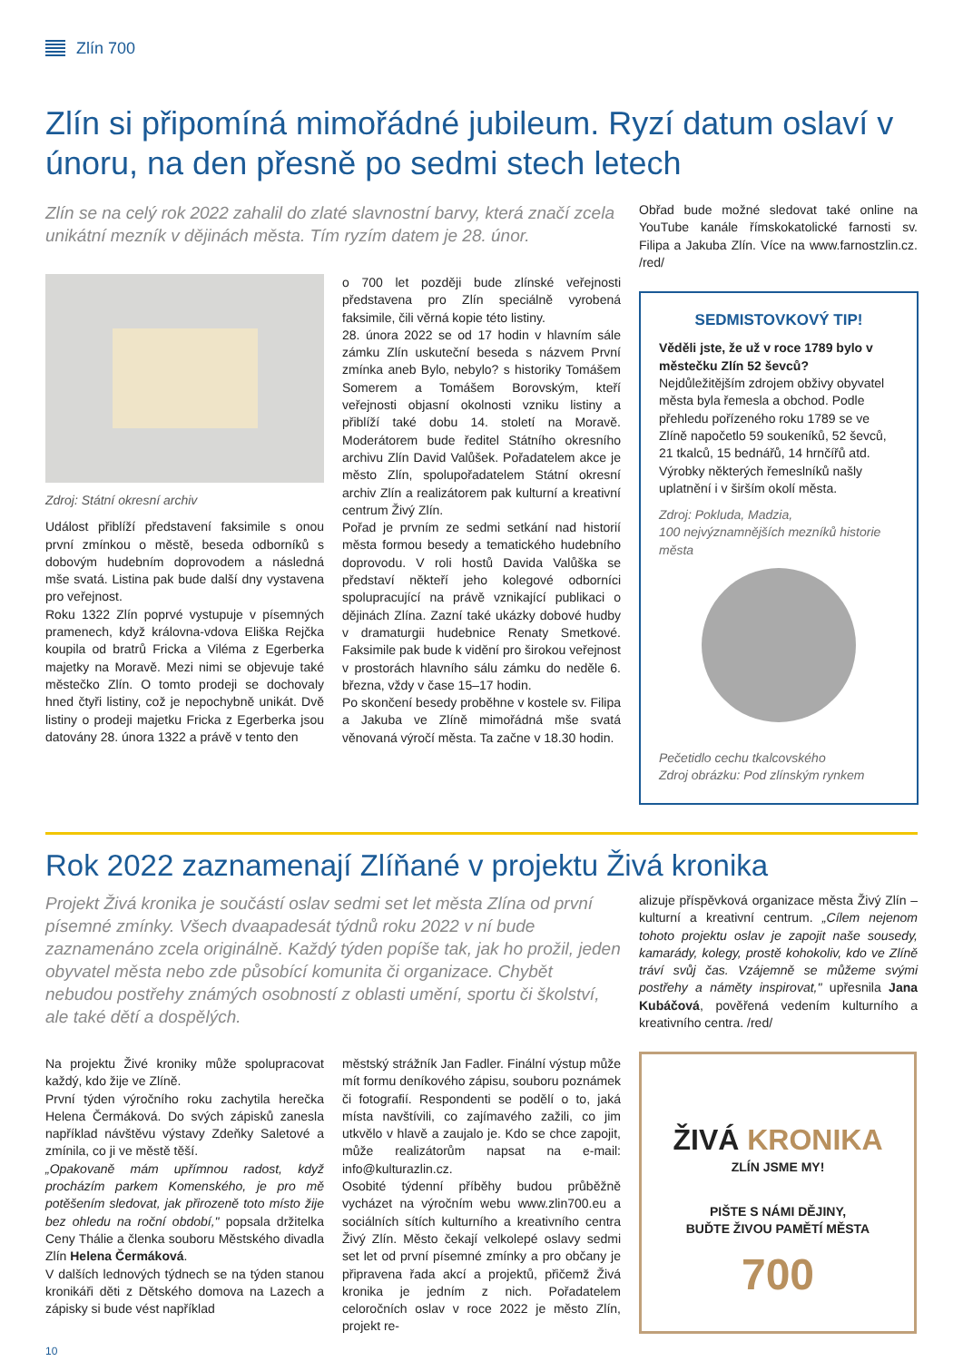Zlín 700
Zlín si připomíná mimořádné jubileum. Ryzí datum oslaví v únoru, na den přesně po sedmi stech letech
Zlín se na celý rok 2022 zahalil do zlaté slavnostní barvy, která značí zcela unikátní mezník v dějinách města. Tím ryzím datem je 28. únor.
Zdroj: Státní okresní archiv
Událost přiblíží představení faksimile s onou první zmínkou o městě, beseda odborníků s dobovým hudebním doprovodem a následná mše svatá. Listina pak bude další dny vystavena pro veřejnost.
Roku 1322 Zlín poprvé vystupuje v písemných pramenech, když královna-vdova Eliška Rejčka koupila od bratrů Fricka a Viléma z Egerberka majetky na Moravě. Mezi nimi se objevuje také městečko Zlín. O tomto prodeji se dochovaly hned čtyři listiny, což je nepochybně unikát. Dvě listiny o prodeji majetku Fricka z Egerberka jsou datovány 28. února 1322 a právě v tento den
o 700 let později bude zlínské veřejnosti představena pro Zlín speciálně vyrobená faksimile, čili věrná kopie této listiny.
28. února 2022 se od 17 hodin v hlavním sále zámku Zlín uskuteční beseda s názvem První zmínka aneb Bylo, nebylo? s historiky Tomášem Somerem a Tomášem Borovským, kteří veřejnosti objasní okolnosti vzniku listiny a přiblíží také dobu 14. století na Moravě. Moderátorem bude ředitel Státního okresního archivu Zlín David Valůšek. Pořadatelem akce je město Zlín, spolupořadatelem Státní okresní archiv Zlín a realizátorem pak kulturní a kreativní centrum Živý Zlín.
Pořad je prvním ze sedmi setkání nad historií města formou besedy a tematického hudebního doprovodu. V roli hostů Davida Valůška se představí někteří jeho kolegové odborníci spolupracující na právě vznikající publikaci o dějinách Zlína. Zazní také ukázky dobové hudby v dramaturgii hudebnice Renaty Smetkové. Faksimile pak bude k vidění pro širokou veřejnost v prostorách hlavního sálu zámku do neděle 6. března, vždy v čase 15–17 hodin.
Po skončení besedy proběhne v kostele sv. Filipa a Jakuba ve Zlíně mimořádná mše svatá věnovaná výročí města. Ta začne v 18.30 hodin.
Obřad bude možné sledovat také online na YouTube kanále římskokatolické farnosti sv. Filipa a Jakuba Zlín. Více na www.farnostzlin.cz. /red/
SEDMISTOVKOVÝ TIP!
Věděli jste, že už v roce 1789 bylo v městečku Zlín 52 ševců?
Nejdůležitějším zdrojem obživy obyvatel města byla řemesla a obchod. Podle přehledu pořízeného roku 1789 se ve Zlíně napočetlo 59 soukeníků, 52 ševců, 21 tkalců, 15 bednářů, 14 hrnčířů atd. Výrobky některých řemeslníků našly uplatnění i v širším okolí města.
Zdroj: Pokluda, Madzia,
100 nejvýznamnějších mezníků historie města
Pečetidlo cechu tkalcovského
Zdroj obrázku: Pod zlínským rynkem
Rok 2022 zaznamenají Zlíňané v projektu Živá kronika
Projekt Živá kronika je součástí oslav sedmi set let města Zlína od první písemné zmínky. Všech dvaapadesát týdnů roku 2022 v ní bude zaznamenáno zcela originálně. Každý týden popíše tak, jak ho prožil, jeden obyvatel města nebo zde působící komunita či organizace. Chybět nebudou postřehy známých osobností z oblasti umění, sportu či školství, ale také dětí a dospělých.
Na projektu Živé kroniky může spolupracovat každý, kdo žije ve Zlíně.
První týden výročního roku zachytila herečka Helena Čermáková. Do svých zápisků zanesla například návštěvu výstavy Zdeňky Saletové a zmínila, co ji ve městě těší.
„Opakovaně mám upřímnou radost, když procházím parkem Komenského, je pro mě potěšením sledovat, jak přirozeně toto místo žije bez ohledu na roční období," popsala držitelka Ceny Thálie a členka souboru Městského divadla Zlín Helena Čermáková.
V dalších lednových týdnech se na týden stanou kronikáři děti z Dětského domova na Lazech a zápisky si bude vést například
městský strážník Jan Fadler. Finální výstup může mít formu deníkového zápisu, souboru poznámek či fotografií. Respondenti se podělí o to, jaká místa navštívili, co zajímavého zažili, co jim utkvělo v hlavě a zaujalo je. Kdo se chce zapojit, může realizátorům napsat na e-mail: info@kulturazlin.cz.
Osobité týdenní příběhy budou průběžně vycházet na výročním webu www.zlin700.eu a sociálních sítích kulturního a kreativního centra Živý Zlín. Město čekají velkolepé oslavy sedmi set let od první písemné zmínky a pro občany je připravena řada akcí a projektů, přičemž Živá kronika je jedním z nich. Pořadatelem celoročních oslav v roce 2022 je město Zlín, projekt re-
alizuje příspěvková organizace města Živý Zlín – kulturní a kreativní centrum. „Cílem nejenom tohoto projektu oslav je zapojit naše sousedy, kamarády, kolegy, prostě kohokoliv, kdo ve Zlíně tráví svůj čas. Vzájemně se můžeme svými postřehy a náměty inspirovat," upřesnila Jana Kubáčová, pověřená vedením kulturního a kreativního centra. /red/
ŽIVÁ KRONIKA
ZLÍN JSME MY!
PIŠTE S NÁMI DĚJINY,
BUĎTE ŽIVOU PAMĚTÍ MĚSTA
700
10